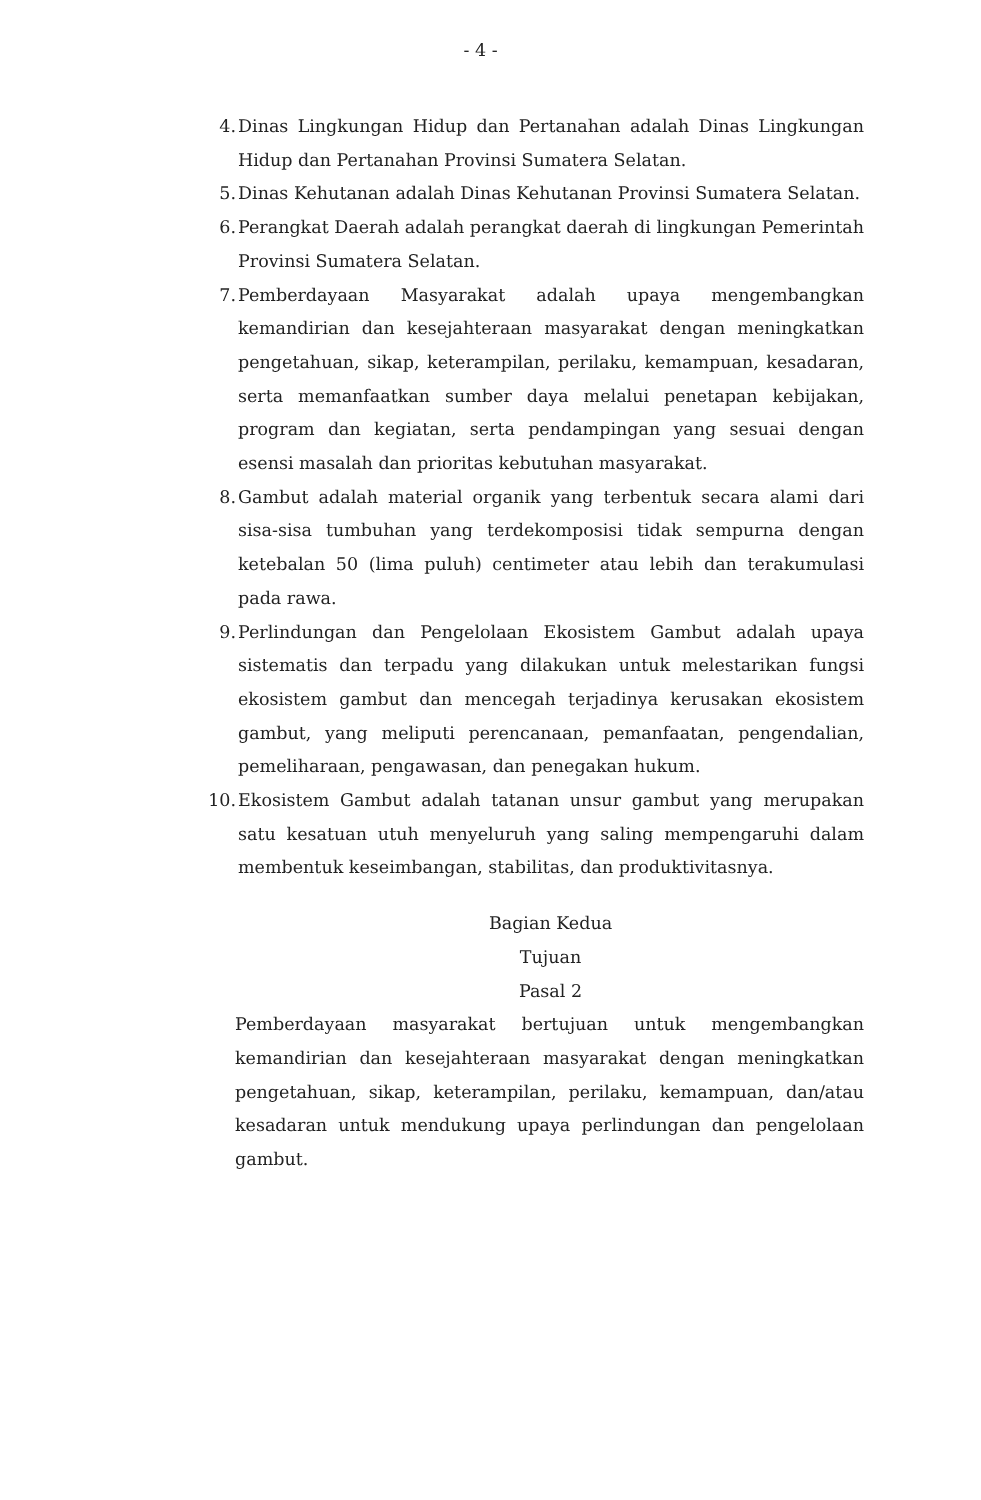- 4 -
4. Dinas Lingkungan Hidup dan Pertanahan adalah Dinas Lingkungan Hidup dan Pertanahan Provinsi Sumatera Selatan.
5. Dinas Kehutanan adalah Dinas Kehutanan Provinsi Sumatera Selatan.
6. Perangkat Daerah adalah perangkat daerah di lingkungan Pemerintah Provinsi Sumatera Selatan.
7. Pemberdayaan Masyarakat adalah upaya mengembangkan kemandirian dan kesejahteraan masyarakat dengan meningkatkan pengetahuan, sikap, keterampilan, perilaku, kemampuan, kesadaran, serta memanfaatkan sumber daya melalui penetapan kebijakan, program dan kegiatan, serta pendampingan yang sesuai dengan esensi masalah dan prioritas kebutuhan masyarakat.
8. Gambut adalah material organik yang terbentuk secara alami dari sisa-sisa tumbuhan yang terdekomposisi tidak sempurna dengan ketebalan 50 (lima puluh) centimeter atau lebih dan terakumulasi pada rawa.
9. Perlindungan dan Pengelolaan Ekosistem Gambut adalah upaya sistematis dan terpadu yang dilakukan untuk melestarikan fungsi ekosistem gambut dan mencegah terjadinya kerusakan ekosistem gambut, yang meliputi perencanaan, pemanfaatan, pengendalian, pemeliharaan, pengawasan, dan penegakan hukum.
10. Ekosistem Gambut adalah tatanan unsur gambut yang merupakan satu kesatuan utuh menyeluruh yang saling mempengaruhi dalam membentuk keseimbangan, stabilitas, dan produktivitasnya.
Bagian Kedua
Tujuan
Pasal 2
Pemberdayaan masyarakat bertujuan untuk mengembangkan kemandirian dan kesejahteraan masyarakat dengan meningkatkan pengetahuan, sikap, keterampilan, perilaku, kemampuan, dan/atau kesadaran untuk mendukung upaya perlindungan dan pengelolaan gambut.